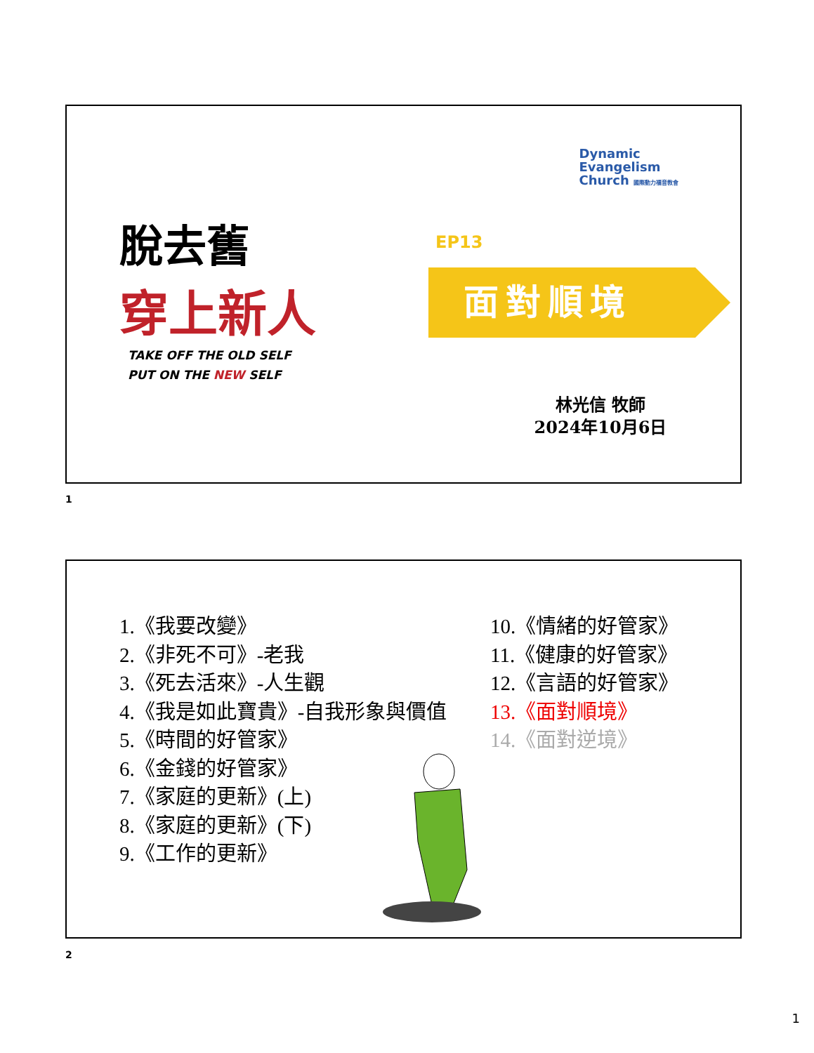Dynamic
Evangelism
Church 國際動力福音教會
脫去舊
穿上新人
TAKE OFF THE OLD SELF
PUT ON THE NEW SELF
EP13
面對順境
林光信 牧師
2024年10月6日
1
1.《我要改變》
2.《非死不可》-老我
3.《死去活來》-人生觀
4.《我是如此寶貴》-自我形象與價值
5.《時間的好管家》
6.《金錢的好管家》
7.《家庭的更新》(上)
8.《家庭的更新》(下)
9.《工作的更新》
10.《情緒的好管家》
11.《健康的好管家》
12.《言語的好管家》
13.《面對順境》
14.《面對逆境》
2
1